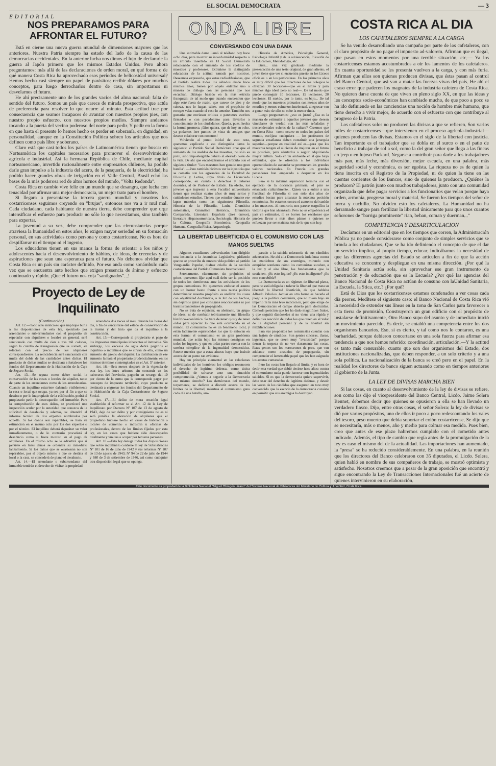EL SOCIAL DEMOCRATA — 3
EDITORIAL
NOS PREPARAMOS PARA AFRONTAR EL FUTURO?
Está en cierne una nueva guerra mundial de dimensiones mayores que las anteriores. Nuestra Patria siempre ha estado del lado de la causa de las democracias occidentales. En la anterior lucha nos dimos el lujo de declararle la guerra al Japón primero que los mismos Estados Unidos. Pero ahora preguntamos: más allá de las declaraciones de orden moral, en qué forma o de qué manera Costa Rica ha aprovechado esos períodos de belicosidad universal? Hemos hecho casi siempre un papel de parásitos: recibir dólares por muchos conceptos, para luego derrocharlos dentro de casa, sin importarnos ni desvelarnos el futuro.
He ahí precisamente uno de los grandes vacíos del alma nacional: falta de sentido del futuro. Somos un país que carece de mirada prospectiva, que actúa de preferencia para resolver lo que ocurre al minuto. Esta actitud trae por consecuencia que seamos incapaces de avanzar con nuestros propios pies, con nuestro propio esfuerzo, con nuestros propios medios. Siempre andamos tocando a la puerta del vecino poderoso del norte para pedir. Y pedir en la forma en que hasta el presente lo hemos hecho es perder en soberanía, en dignidad, en personalidad, aunque en la Constitución Política sobren los artículos que nos definen como país libre y soberano.
Claro está que casi todos los países de Latinoamérica tienen que buscar en Norteamérica los capitales necesarios para promover el desenvolvimiento agrícola e industrial. Así la hermana República de Chile, mediante capital norteamericano, invertido racionalmente entre empresarios chilenos, ha podido darle gran impulso a la industria del acero, de la pesquería, de la electricidad; ha podido hacer grandes obras de irrigación en el Valle Central. Brasil echó las bases de la más poderosa red de altos hornos del mundo, "Volta Redonda".
Costa Rica en cambio vive feliz en un mundo que se desangra, que lucha con tenacidad por afirmar una mejor democracia, un mejor trato para el hombre.
Si llegara a presentarse la tercera guerra mundial y nosotros los costarricenses seguimos creyendo en "brujas", entonces nos va a ir mul mal. Cada ciudadano, cada habitante de nuestra tierra, debe comprender que urge intensificar el esfuerzo para producir no sólo lo que necesitamos, sino también para exportar.
La juventud a su vez, debe comprender que las circunstancias porque atraviesa la humanidad en estos años, le exigen mayor seriedad en su formación personal, en sus actividades como persona y como costarricense. No es hora de despilfarrar ni el tiempo ni el ingenio.
Los educadores tienen en sus manos la forma de orientar a los niños y adolescentes hacia el desenvolvimiento de hábitos, de ideas, de creencias y de aspiraciones que sean una esperanza para el futuro. No debemos olvidar que Costa Rica es un país sin carácter definido. Por eso anda como sonámbulo cada vez que se encuentra ante hechos que exigen presencia de ánimo y esfuerzo continuado y rápido. ¡Que el futuro nos coja "santiguados"...!
Proyecto de Ley de Inquilinato
(Continuación)
Art. 12.—Todo acto malicioso que implique burla a las disposiciones de esta ley, ejecutado por arrendantes o sub-arrendantes con el propósito de especular con alquileres o locales en general, será sancionado con multa de cien a tres mil colones, según la cuantía de transgresión que se cometa, en relación con el precio de los alquileres correspondientes. La reincidencia será sancionada con multa del doble de las cantidades antes dichas. El producto de dichas multas se destinará a fortalecer los fondos del Departamento de la Habitación de la Caja de Seguro Social.
Art. 13.—Se reputa como deber social la conservación de las casas o locales de alquiler, tanto de parte de los arrendantes como de los arrendatarios. Cuando un inquilino estuviere dañando visiblemente la casa o local que ocupa, ya sea por el fin a que se destina o por lo inapropiado de la edificación, podrá el propietario pedir la desocupación del inmueble. Para la comprobación de esos daños, se practicará una inspección ocular por la autoridad que conozca de la solicitud de desahucio y además, se obtendrá el informe técnico de dos expertos nombrados por aquella. Si los daños son reparables, se hará su estimación en el mismo acto por los dos expertos o por el técnico. El inquilino deberá depositar su valor inmediatamente, o de lo contrario procederá el desahucio como si fuere moroso en el pago de alquileres. En el mismo acto se le advertirá que si persiste en tales daños se ordenará su inmediato lanzamiento. Si los daños que se ocasionan no son reparables, por el objeto mismo a que se destina el local o la casa, se concederá de plano el desahucio.
Art. 14.—El arrendante o subarrendante del inmueble tendrán el derecho de visitar la propiedad
arrendada dos veces al mes, durante las horas del día, a fin de cerciorarse del estado de conservación de la misma y del trato que da el inquilino a la construcción.
Art. 15.—Corresponde al propietario el pago de los impuestos municipales inherentes al inmueble. Sin embargo, los excesos de agua debrá pagarlos el inquilino o inquilinos que se sirvan de ella, como un aumento del precio del alquiler. La distribución de ese aumento la hará el propietario prudencialmente, en los mismos términos contemplados en el Art. 5º anterior.
Art. 16.—Seis meses después de la vigencia de esta ley, los lotes urbanos sin construir en las cabeceras del Provincia, pagarán un recargo del 10 por ciento de la suma que le corresponde pagar por concepto de impuesto territorial, cuyo producto se destinará a engrosar los fondos del Departamento de la Habitación de la Caja Costarricense de Seguro Social.
Art. 17.—El delito de mera creación legal establecido al reformar se el Art. 12 de la Ley de Inquilinato por Decreto Nº 107 de 13 de agosto de 1943, deja de ser delito y por consiguiente no es ni será punible la elevación de alquileres que el propietario hubiere hecho en casas de habitación o locales de comercio o industria u oficinas de profesionales, dentro de los límites fijados por esta ley, en los casos que hubiere sido desocupadas totalmente y vueltas a ocupar por terceras personas.
Art. 18.—Esta ley deroga todas las disposiciones que sobre inquilinato contiene la ley de Subsistencias Nº 101 de 16 de julio de 1942 y sus reformas Nº 107 de 13 de agosto de 1943; Nº 94 de 22 de julio de 1944 y 680 de 3 de setiembre de 1946, así como cualquier otra disposición legal que se oponga.
ONDA LIBRE
CONVERSANDO CON UNA DAMA
Una estimable dama llamó al teléfono hoy hace ocho días, para mostrar su inconformidad respecto a un artículo insertado en El Social Demócrata relacionado con el aumento de los sueldos de maestros y profesores. Extrañóse la distinguida educadora de la actitud tomada por nosotros. Deseamos expresarle, que estas radiodifusiones, que el Partido realiza todos los sábados desde hace muchos años, tienen por objeto entablar uno a manera de diálogo con las personas que nos escuchan. Diálogo basado en la más estricta franqueza; de tal modo que cuando encuentren que algo esté fuera de razón, que carece de pies y de cabeza, nos lo hagan saber, con el propósito de recoger velas cuando el caso lo amerite. También nos gustaría que enviasen críticas o pareceres escritos firmados o con pseudónimo para llevarlos a conocimiento de los ciudadanos. Queda, pues, hecha la formal promesa. ¡Dios quiera, que de hoy en ocho, ya podamos leer puntos de vista de amigos que desean colaborar con nosotros!
Volviendo al punto inicial de esta nota, queremos explicarle a esa distinguida dama lo siguiente: el Partido Social Demócrata cree que el aumento de los sueldos de los maestros, no sólo es justo, sino impostergable debido al elevado costo de la vida. De ahí que encabezáramos el artículo con el siguiente titular: "Los maestros han ganado una gran batalla". —Pero también hicimos ver la injusticia que se cometía con los egresados de la Facultad de Filosofía y Letras, cuyo título de Licenciado corresponde, en cuanto a derechos y deberes docentes, al de Profesor de Estado. En efecto, los jóvenes que ingresan a esta Facultad universitaria tienen que realizar cuatro años de muy serios y cuidadosos estudios. Tienen que estudiar durante ese lapso materias como las siguientes: Filosofía, Historia de la Filosofía, Latín, Gramática sistemática, Gramática Histórica, Gramática Comparada, Literatura Española (tres cursos), literatura Hispanoamericana, Sociología, Historia de la Cultura, Geografía Económica, Geografía Humana, Geografía Física, Arqueología,
Historia de América, Psicología General, Psicología Infantil y de la adolescencia, Filosofía de la Educación, Metodología, etc.
Bien... una vez graduado mediante la presentación de una tesis original, de gran aliento, el joven tiene que ver si encuentra puesto en los Liceos oficiales o en los particulares. En los primeros años es muy difícil que los directores de los colegios le ofrezcan 30 lecciones—que es el límite y para muchos algo ideal pero no real—. De tal modo que puede conseguir 10 lecciones, 15 lecciones, 20 lecciones. El sueldo, por lo tanto, es bajo... De tal modo que los maestros primarios con menos años de estudios y menos esfuerzos intelectual, al egresar van a ganar más; de ello no cabe la menor duda.
Luego preguntamos: ¿eso es justo? ¿Esa es la manera de estimular a aquellos jóvenes que desean vincularse de verdad con las más señaladas y trascendentales esferas de la cultura? Creemos que en Costa Rica—como ocurre en todos los países del mundo, escójase cualquiera — los profesores de segunda enseñanza deben constituir una jerarquía superior—porque en realidad así es—para que los maestros tengan el aliciente de mejorar en el futuro su posición, para alentarlos a seguir adquiriendo mayor cultura. Sólo en un ambiente en el que haya estímulos, que le ofrezcan a los individuos oportunidades de ascender se promueven los grandes valores nacionales. En Francia los grandes pensadores han empezado a despuntar en los Liceos...
Pero si la máxima aspiración termina con el ejercicio de la docencia primaria, el país se estancaría culturalmente... Quien va a entrar a una Facultad de Filosofía si con sólo dos años de estudios bastan para alcanzar la máxima posición económica. No estamos contra el aumento del sueldo a los maestros. Al contrario, nos parece magnífica la victoria que han alcanzado. Pero no se empobrezca el país en estímulos, ni se borren los escalones que pueden llevar a más altos planos a quienes se esfuerzan por ser mañana más de lo que son hoy.
LA LIBERTAD LIBERTICIDA O EL COMUNISMO CON LAS MANOS SUELTAS
Algunos estudiantes universitarios han dirigido una instancia a la Asamblea Legislativa, pidiendo que no se proscriba de nuestra vida política al partido Vanguardia Popular, disfraz criollo de la sección costarricense del Partido Comunista Internacional.
Serenamente, claramente, sin prejuicios ni gritos, queremos fijar aquí cuál debe ser la posición de todos los demócratas ante las actividades de los grupos comunistas. No queremos enfocar el asunto con un horror beato frente a una teoría política determinada: nuestro propósito es analizar las cosas con objetividad doctrinaria, a la luz de los hechos, sin dejarnos guiar por consignas reaccionarias ni por baratos banderines de propaganda.
No se trata de enjuiciar, en abstracto, un grupo de ideas, ni de combatir teóricamente una filosofía histórico-económica. Se trata de tener ojos y de tener oídos para apreciar lo que está ocurriendo en el mundo. El comunismo no es un fenómeno local, y están fatalmente equivocados los que lo enfocan en esta forma: el comunismo es un gran problema mundial, que actúa bajo las mismas consignas en todos los lugares, y que en todas partes cuenta con la sombra cómplice de la ingenuidad democrática. Parece mentira que a estas alturas haya que insistir acerca de un punto tan evidente.
Hay un principio elemental en las relaciones individuales de los hombres: los códigos reconocen el derecho de legítima defensa, como única posibilidad de salvarse ante una situación comprometida. ¿Vamos a negarle a la Democracia ese mismo derecho? Los demócratas del mundo, torpemente, se dedican a discutir acerca de los límites de la libertad, mientras el comunismo gana cada día una batalla, am-
parado a la suicida tolerancia de sus cándidos adversarios. He ahí a la Democracia indefensa contra las maniobras de sus enemigos, mirando con estupidez sonriente cómo los comunistas socaban, a la luz y al aire libre, los fundamentos que la sostienen. ¿Es esto lógico? ¿Es esto inteligente? ¿Es esto concebible?
La Democracia es un régimen de libertad plena, pero no está obligada a tolerar la libertad que mata su libertad: la libertad liberticida, de que hablaba Alfredo Palacios. Actuar en otra forma es hacerle el juego a la política comunista, que no tolera bajo su imperio ni la más leve indicación, pero que exige de las Democracias el campo abierto para destruirlas. Cómoda posición que les ha dado magníficos frutos, y que seguirá dándoselos si no viene una rápida y definitiva reacción de todos los que creen en el valor de la dignidad personal y de la libertad sin mixtificaciones.
Para sus propósitos los comunistas cuentan con una legión de cándidos. Son gentes sinceras, ilusas, ingenuas, que se creen muy "avanzadas" porque tienen la torpeza de no ver claramente las cosas. Estas gentes son los mascarones de proa, que van adelante como anzuelos de propaganda, sin comprender el lamentable papel que les han asignado los astutos camaradas.
Pero las cosas han llegado al límite, y es hora de decir esta verdad que debió decirse hace años: contra el comunismo nada puede hacerse con ingenuidades suicidas. Si es que la democracia quiere supervivir, debe usar del derecho de legítima defensa, y desoír las voces de los cándidos que aseguran en tono muy convencido que la esencia de la democracia consiste en permitir que sus enemigos la destruyan.
COSTA RICA AL DIA
LOS CAFETALEROS SIEMPRE A LA CARGA
Se ha venido desarrollando una campaña por parte de los cafetaleros, con el claro propósito de no pagar el impuesto ad-valorem. Afirman que es ilegal, que pasan en estos momentos por una terrible situación, etc.— Ya los costarricenses estamos acostumbrados a oír los lamentos de los cafetaleros. En cuanta oportunidad se les presenta vuelven a la carga, y con más furia. Afirman que ellos son quienes producen divisas, que éstas pasan al control del Banco Central, que así van a matar las fuerzas vivas del país. He ahí el craso error que padecen los magnates de la industria cafetera de Costa Rica. No quieren darse cuenta de que viven en pleno siglo XX, en que las ideas y los conceptos socio-económicos han cambiado mucho, de que poco a poco se ha ido definiendo en las conciencias una noción de hombre más humano, que tiene derecho a vivir mejor, de acuerdo con el esfuerzo con que contribuye al progreso de la Patria.
Los cafetaleros solos no producen las divisas a que se refieren. Son varios miles de costarricenses—que intervienen en el proceso agrícola-industrial—quienes producen las divisas. Estamos en el siglo de la libertad con justicia. Tan importante es el trabajador que se dobla en el surco o en el patio de beneficio a trabajar de sol a sol, como la del gran señor que llega a las fincas en jeep o en lujoso Packard. Negarse a contribuir para darle a los trabajadores más pan, más leche, más diversión, mejor escuela, en una palabra, más seguridad social y económica, es ser egoísta. La riqueza no es de quien la tiene inscrita en el Registro de la Propiedad, ni de quien la tiene en las cuentas corrientes de los Bancos, sino de quienes la producen. ¿Quiénes la producen? El patrón junto con muchos trabajadores, junto con una comunidad organizada que debe pagar servicios a los funcionarios que velan porque haya orden, armonía, progreso moral y material. Se fueron los tiempos del señor de horca y cuchillo. No olviden esto los cafetaleros. La Humanidad no ha derramado sangre para fertilizar la libertad únicamente para que unos cuantos señorones de "barriga prominente" rían, beban, coman y duerman..."
COMPETENCIA Y DESARTICULACION
Decíamos en un editorial que en los tiempos que corren, la Administración Pública ya no puede considerarse como conjunto de simples servicios que se brinda a los ciudadanos. Que se ha ido definiendo el concepto de que el dar un servicio implica, al propio tiempo, educar. Indicábamos la necesidad de que las diferentes agencias del Estado se articulen a fin de que la acción educativa se concentre y despliegue en una misma dirección. ¿Por qué la Unidad Sanitaria actúa sola, sin aprovechar ese gran instrumento de penetración y de educación que es la Escuela? ¿Por qué las agencias del Banco Nacional de Costa Rica no actúan de consuno con laUnidad Sanitaria, la Escuela, la Stica, etc.? ¿Por qué?
Está de Dios que los costarricenses estamos condenados a ver cosas cada día peores. Medítese el siguiente caso: el Banco Nacional de Costa Rica vió la necesidad de extender sus líneas en la zona de San Carlos para favorecer a esta tierra de promisión. Construyeron un gran edificio con el propósito de instalarse definitivamente, Otro Banco supo del asunto y de inmediato inició un movimiento parecido. Es decir, se entabló una competencia entre los dos organismos bancarios. Eso, si es cierto, y tal como nos lo contaron, es una barbaridad, porque debieron concertarse en una sola fuerza para afirmar esa tendencia a que nos hemos referido: coordinación, articulación.—Y la actitud es tanto más censurable, cuanto que son dos organismos del Estado, dos instituciones nacionalizadas, que deben responder, a un solo criterio y a una sola política. La nacionalización de la banca se creó pero en el papel. En la realidad los directores de banco siguen actuando como en tiempos anteriores al gobierno de la Junta.
LA LEY DE DIVISAS MARCHA BIEN
Si las cosas, en cuanto al desenvolvimiento de la ley de divisas se refiere, son como las dijo el vicepresidente del Banco Central, Licdo. Jaime Solera Bennet, debemos decir que quienes se opusieron a ella se han llevado un verdadero fiasco. Dijo, entre otras cosas, el señor Solera: la ley de divisas se dió por varios propósitos, uno de ellos ir poco a poco redescontando los vales del tesoro, peso muerto que debía soportar el colón costarricense. Se dijo que se necesitaría, más o menos, año y medio para colmar esa medida. Pues bien, creo que antes de ese plazo habremos cumplido con el cometido antes indicado. Además, el tipo de cambio que regía antes de la promulgación de la ley es caso el mismo del de la actualidad. Las importaciones han aumentado, la "presa" se ha reducido considerablemente. En una palabra, en la reunión que los directores del Banco celebraron con 35 diputados, el Licdo. Solera, quien habló en nombre de sus compañeros de trabajo, se mostró optimista y satisfecho. Nosotros creemos que a pesar de la gran oposición que encontró y sigue encontrando la Ley de Transacciones Internacionales fué un acierto de quienes intervinieron en su elaboración.
Este documento es propiedad de la Biblioteca Nacional "Miguel Obregón Lizano" del Sistema Nacional de Bibliotecas del Ministerio de Cultura y Juventud, Costa Rica.